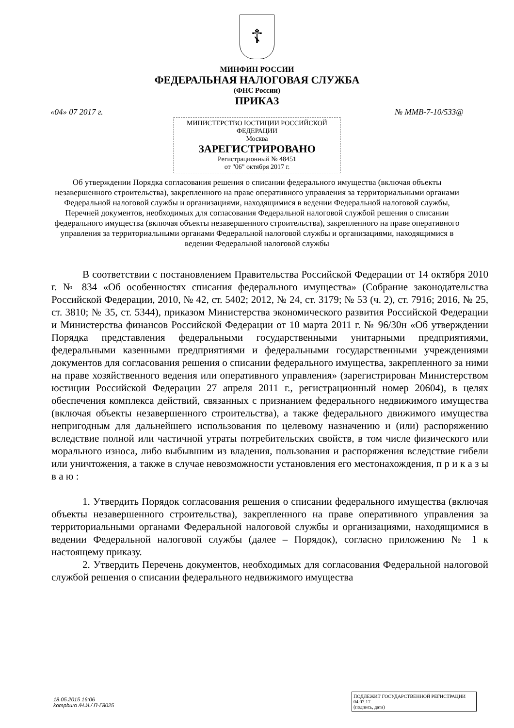☦
МИНФИН РОССИИ
ФЕДЕРАЛЬНАЯ НАЛОГОВАЯ СЛУЖБА
(ФНС России)
ПРИКАЗ
«04» 07 2017 г. № ММВ-7-10/533@
МИНИСТЕРСТВО ЮСТИЦИИ РОССИЙСКОЙ ФЕДЕРАЦИИ
Москва
ЗАРЕГИСТРИРОВАНО
Регистрационный № 48451
от "06" октября 2017 г.
Об утверждении Порядка согласования решения о списании федерального имущества (включая объекты незавершенного строительства), закрепленного на праве оперативного управления за территориальными органами Федеральной налоговой службы и организациями, находящимися в ведении Федеральной налоговой службы, Перечней документов, необходимых для согласования Федеральной налоговой службой решения о списании федерального имущества (включая объекты незавершенного строительства), закрепленного на праве оперативного управления за территориальными органами Федеральной налоговой службы и организациями, находящимися в ведении Федеральной налоговой службы
В соответствии с постановлением Правительства Российской Федерации от 14 октября 2010 г. № 834 «Об особенностях списания федерального имущества» (Собрание законодательства Российской Федерации, 2010, № 42, ст. 5402; 2012, № 24, ст. 3179; № 53 (ч. 2), ст. 7916; 2016, № 25, ст. 3810; № 35, ст. 5344), приказом Министерства экономического развития Российской Федерации и Министерства финансов Российской Федерации от 10 марта 2011 г. № 96/30н «Об утверждении Порядка представления федеральными государственными унитарными предприятиями, федеральными казенными предприятиями и федеральными государственными учреждениями документов для согласования решения о списании федерального имущества, закрепленного за ними на праве хозяйственного ведения или оперативного управления» (зарегистрирован Министерством юстиции Российской Федерации 27 апреля 2011 г., регистрационный номер 20604), в целях обеспечения комплекса действий, связанных с признанием федерального недвижимого имущества (включая объекты незавершенного строительства), а также федерального движимого имущества непригодным для дальнейшего использования по целевому назначению и (или) распоряжению вследствие полной или частичной утраты потребительских свойств, в том числе физического или морального износа, либо выбывшим из владения, пользования и распоряжения вследствие гибели или уничтожения, а также в случае невозможности установления его местонахождения, п р и к а з ы в а ю :
1. Утвердить Порядок согласования решения о списании федерального имущества (включая объекты незавершенного строительства), закрепленного на праве оперативного управления за территориальными органами Федеральной налоговой службы и организациями, находящимися в ведении Федеральной налоговой службы (далее – Порядок), согласно приложению № 1 к настоящему приказу.
2. Утвердить Перечень документов, необходимых для согласования Федеральной налоговой службой решения о списании федерального недвижимого имущества
18.05.2015 16:06
kompburo /Н.И./ П-Г8025
ПОДЛЕЖИТ ГОСУДАРСТВЕННОЙ РЕГИСТРАЦИИ
04.07.17
(подпись, дата)